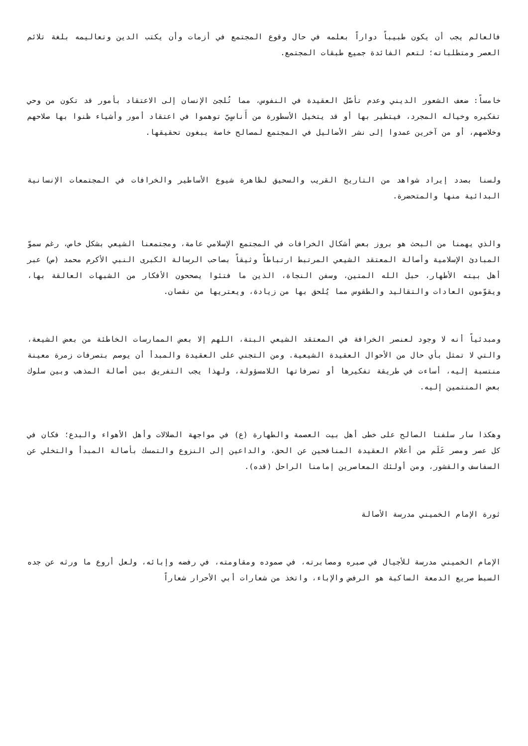فالعالم يجب أن يكون طبيباً دواراً بعلمه في حال وقوع المجتمع في أزمات وأن يكتب الدين وتعاليمه بلغة تلائم العصر ومتطلباته؛ لتعم الفائدة جميع طبقات المجتمع.
خامساً: ضعف الشعور الديني وعدم تأصّل العقيدة في النفوس، مما تُلجئ الإنسان إلى الاعتقاد بأمور قد تكون من وحي تفكيره وخياله المجرد، فيتطير بها أو قد يتخيل الأسطورة من أَناسٍيّ توهموا في اعتقاد أمور وأشياء ظنوا بها صلاحهم وخلاصهم، أو من آخرين عمدوا إلى نشر الأضاليل في المجتمع لمصالح خاصة يبغون تحقيقها.
ولسنا بصدد إيراد شواهد من التاريخ القريب والسحيق لظاهرة شيوع الأساطير والخرافات في المجتمعات الإنسانية البدائية منها والمتحضرة.
والذي يهمنا من البحث هو بروز بعض أشكال الخرافات في المجتمع الإسلامي عامة، ومجتمعنا الشيعي بشكل خاص، رغم سموّ المبادئ الإسلامية وأصالة المعتقد الشيعي المرتبط ارتباطاً وثيقاً بصاحب الرسالة الكبرى النبي الأكرم محمد (ص) عبر أهل بيته الأطهار، حبل الله المتين، وسفن النجاة، الذين ما فتئوا يصححون الأفكار من الشبهات العالقة بها، ويقوّمون العادات والتقاليد والطقوس مما يُلحق بها من زيادة، ويعتريها من نقصان.
ومبدئياً أنه لا وجود لعنصر الخرافة في المعتقد الشيعي البتة، اللهم إلا بعض الممارسات الخاطئة من بعض الشيعة، والتي لا تمثل بأي حال من الأحوال العقيدة الشيعية. ومن التجني على العقيدة والمبدأ أن يوصم بتصرفات زمرة معينة منتسبة إليه، أساءت في طريقة تفكيرها أو تصرفاتها اللامسؤولة، ولهذا يجب التفريق بين أصالة المذهب وبين سلوك بعض المنتمين إليه.
وهكذا سار سلفنا الصالح على خطى أهل بيت العصمة والطهارة (ع) في مواجهة الضلالات وأهل الأهواء والبدع؛ فكان في كل عصر ومصر عَلَم من أعلام العقيدة المنافحين عن الحق، والداعين إلى النزوع والتمسك بأصالة المبدأ والتخلي عن السفاسف والقشور، ومن أولئك المعاصرين إمامنا الراحل (قده).
ثورة الإمام الخميني مدرسة الأصالة
الإمام الخميني مدرسة للأجيال في صبره ومصابرته، في صموده ومقاومته، في رفضه وإبائه، ولعل أروع ما ورثه عن جده السبط صريع الدمعة الساكبة هو الرفض والإباء، واتخذ من شعارات أبي الأحرار شعاراً